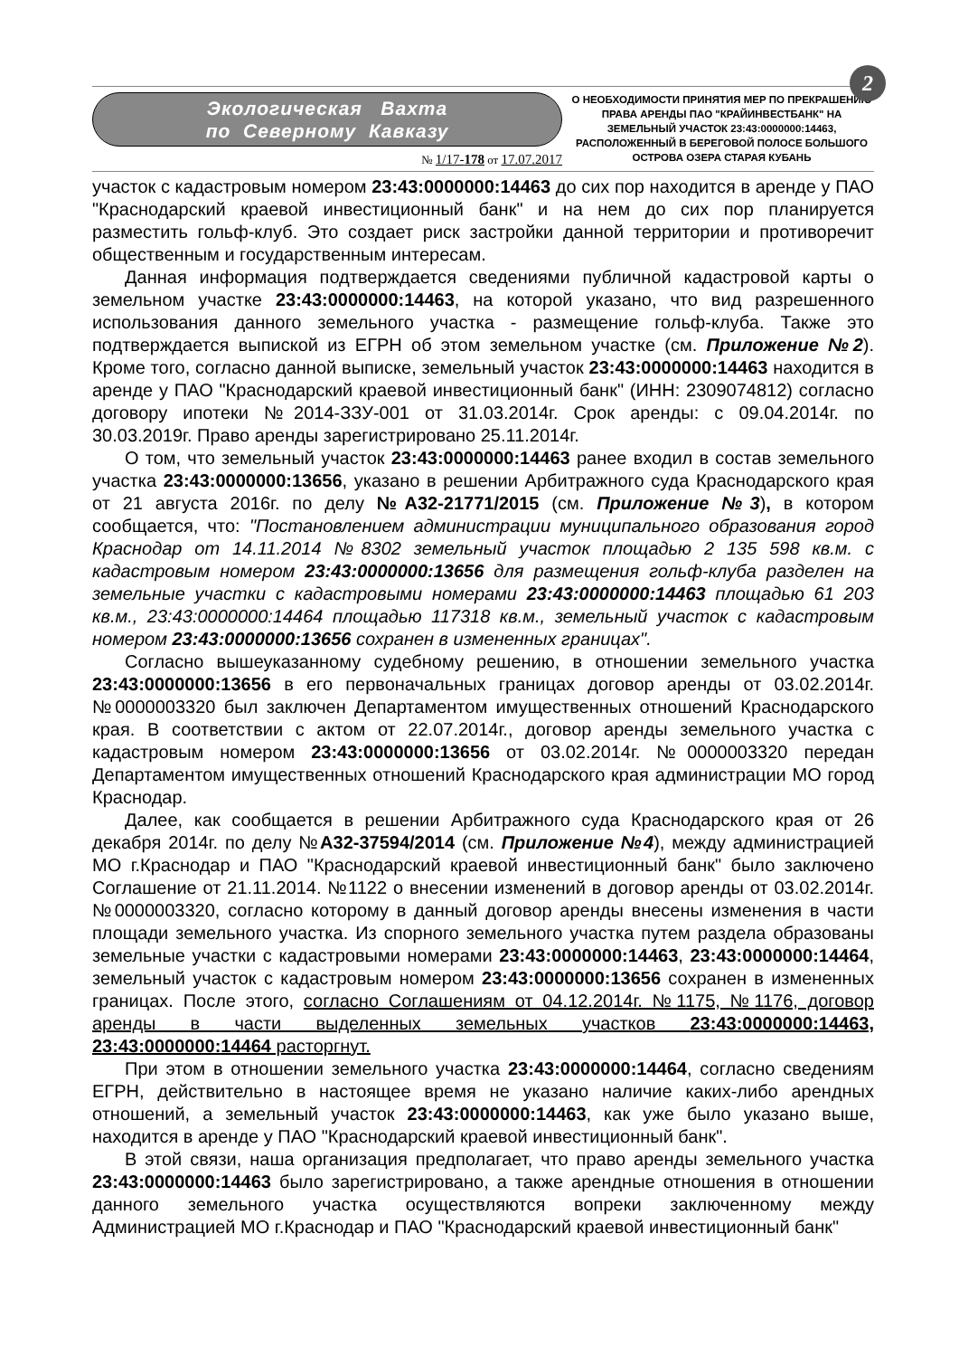2
Экологическая Вахта
по Северному Кавказу
№ 1/17-178 от 17.07.2017
О НЕОБХОДИМОСТИ ПРИНЯТИЯ МЕР ПО ПРЕКРАШЕНИЮ ПРАВА АРЕНДЫ ПАО "КРАЙИНВЕСТБАНК" НА ЗЕМЕЛЬНЫЙ УЧАСТОК 23:43:0000000:14463, РАСПОЛОЖЕННЫЙ В БЕРЕГОВОЙ ПОЛОСЕ БОЛЬШОГО ОСТРОВА ОЗЕРА СТАРАЯ КУБАНЬ
участок с кадастровым номером 23:43:0000000:14463 до сих пор находится в аренде у ПАО "Краснодарский краевой инвестиционный банк" и на нем до сих пор планируется разместить гольф-клуб. Это создает риск застройки данной территории и противоречит общественным и государственным интересам.
Данная информация подтверждается сведениями публичной кадастровой карты о земельном участке 23:43:0000000:14463, на которой указано, что вид разрешенного использования данного земельного участка - размещение гольф-клуба. Также это подтверждается выпиской из ЕГРН об этом земельном участке (см. Приложение №2). Кроме того, согласно данной выписке, земельный участок 23:43:0000000:14463 находится в аренде у ПАО "Краснодарский краевой инвестиционный банк" (ИНН: 2309074812) согласно договору ипотеки №2014-ЗЗУ-001 от 31.03.2014г. Срок аренды: с 09.04.2014г. по 30.03.2019г. Право аренды зарегистрировано 25.11.2014г.
О том, что земельный участок 23:43:0000000:14463 ранее входил в состав земельного участка 23:43:0000000:13656, указано в решении Арбитражного суда Краснодарского края от 21 августа 2016г. по делу №А32-21771/2015 (см. Приложение №3), в котором сообщается, что: "Постановлением администрации муниципального образования город Краснодар от 14.11.2014 №8302 земельный участок площадью 2 135 598 кв.м. с кадастровым номером 23:43:0000000:13656 для размещения гольф-клуба разделен на земельные участки с кадастровыми номерами 23:43:0000000:14463 площадью 61 203 кв.м., 23:43:0000000:14464 площадью 117318 кв.м., земельный участок с кадастровым номером 23:43:0000000:13656 сохранен в измененных границах".
Согласно вышеуказанному судебному решению, в отношении земельного участка 23:43:0000000:13656 в его первоначальных границах договор аренды от 03.02.2014г. №0000003320 был заключен Департаментом имущественных отношений Краснодарского края. В соответствии с актом от 22.07.2014г., договор аренды земельного участка с кадастровым номером 23:43:0000000:13656 от 03.02.2014г. №0000003320 передан Департаментом имущественных отношений Краснодарского края администрации МО город Краснодар.
Далее, как сообщается в решении Арбитражного суда Краснодарского края от 26 декабря 2014г. по делу №А32-37594/2014 (см. Приложение №4), между администрацией МО г.Краснодар и ПАО "Краснодарский краевой инвестиционный банк" было заключено Соглашение от 21.11.2014. №1122 о внесении изменений в договор аренды от 03.02.2014г. №0000003320, согласно которому в данный договор аренды внесены изменения в части площади земельного участка. Из спорного земельного участка путем раздела образованы земельные участки с кадастровыми номерами 23:43:0000000:14463, 23:43:0000000:14464, земельный участок с кадастровым номером 23:43:0000000:13656 сохранен в измененных границах. После этого, согласно Соглашениям от 04.12.2014г. №1175, №1176, договор аренды в части выделенных земельных участков 23:43:0000000:14463, 23:43:0000000:14464 расторгнут.
При этом в отношении земельного участка 23:43:0000000:14464, согласно сведениям ЕГРН, действительно в настоящее время не указано наличие каких-либо арендных отношений, а земельный участок 23:43:0000000:14463, как уже было указано выше, находится в аренде у ПАО "Краснодарский краевой инвестиционный банк".
В этой связи, наша организация предполагает, что право аренды земельного участка 23:43:0000000:14463 было зарегистрировано, а также арендные отношения в отношении данного земельного участка осуществляются вопреки заключенному между Администрацией МО г.Краснодар и ПАО "Краснодарский краевой инвестиционный банк"